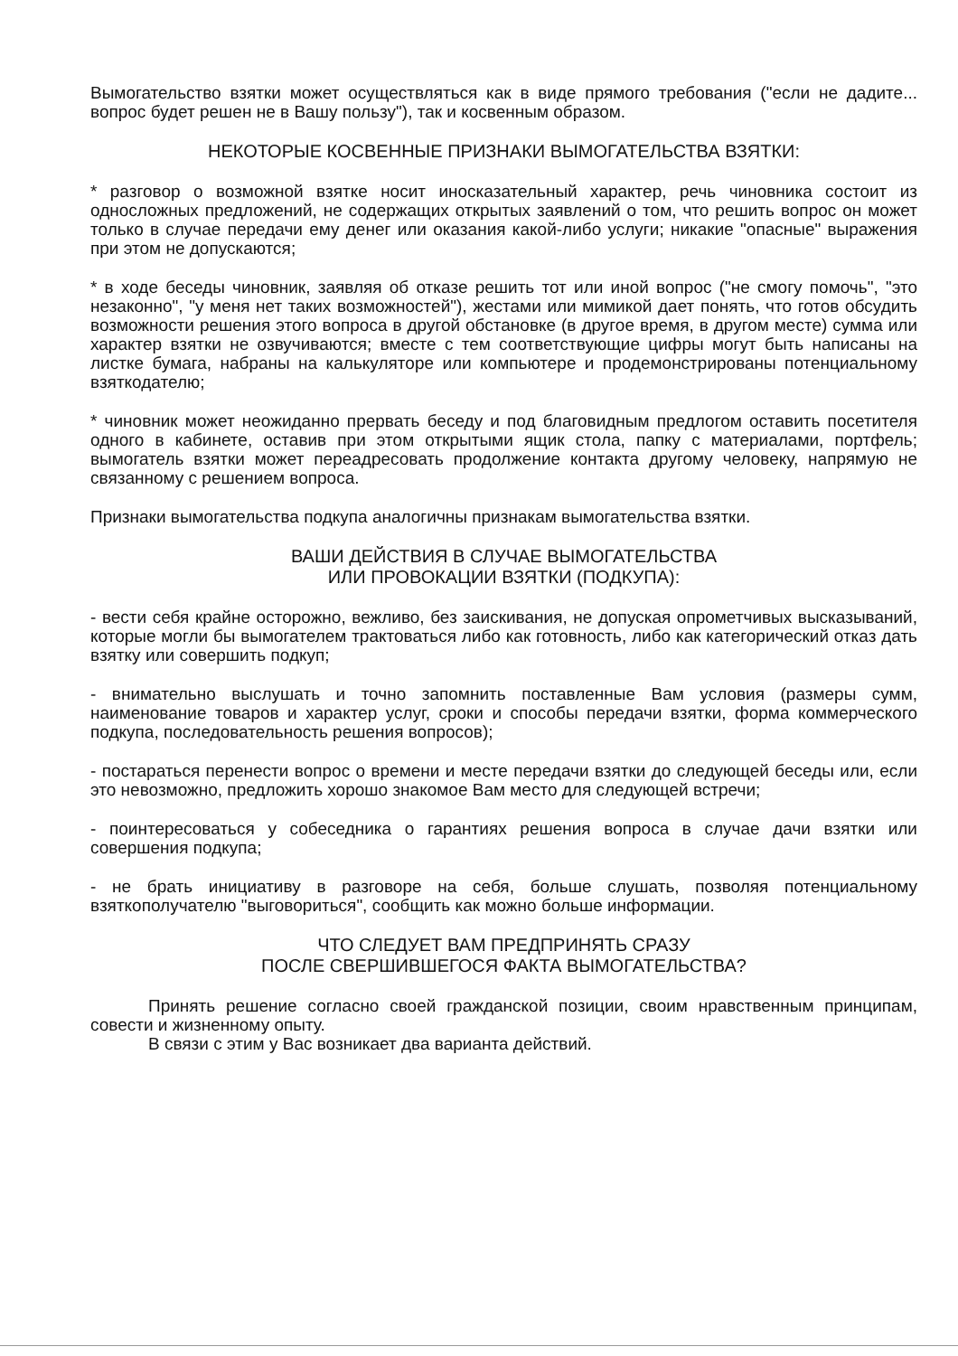Вымогательство взятки может осуществляться как в виде прямого требования ("если не дадите... вопрос будет решен не в Вашу пользу"), так и косвенным образом.
НЕКОТОРЫЕ КОСВЕННЫЕ ПРИЗНАКИ ВЫМОГАТЕЛЬСТВА ВЗЯТКИ:
* разговор о возможной взятке носит иносказательный характер, речь чиновника состоит из односложных предложений, не содержащих открытых заявлений о том, что решить вопрос он может только в случае передачи ему денег или оказания какой-либо услуги; никакие "опасные" выражения при этом не допускаются;
* в ходе беседы чиновник, заявляя об отказе решить тот или иной вопрос ("не смогу помочь", "это незаконно", "у меня нет таких возможностей"), жестами или мимикой дает понять, что готов обсудить возможности решения этого вопроса в другой обстановке (в другое время, в другом месте) сумма или характер взятки не озвучиваются; вместе с тем соответствующие цифры могут быть написаны на листке бумага, набраны на калькуляторе или компьютере и продемонстрированы потенциальному взяткодателю;
* чиновник может неожиданно прервать беседу и под благовидным предлогом оставить посетителя одного в кабинете, оставив при этом открытыми ящик стола, папку с материалами, портфель; вымогатель взятки может переадресовать продолжение контакта другому человеку, напрямую не связанному с решением вопроса.
Признаки вымогательства подкупа аналогичны признакам вымогательства взятки.
ВАШИ ДЕЙСТВИЯ В СЛУЧАЕ ВЫМОГАТЕЛЬСТВА
ИЛИ ПРОВОКАЦИИ ВЗЯТКИ (ПОДКУПА):
- вести себя крайне осторожно, вежливо, без заискивания, не допуская опрометчивых высказываний, которые могли бы вымогателем трактоваться либо как готовность, либо как категорический отказ дать взятку или совершить подкуп;
- внимательно выслушать и точно запомнить поставленные Вам условия (размеры сумм, наименование товаров и характер услуг, сроки и способы передачи взятки, форма коммерческого подкупа, последовательность решения вопросов);
- постараться перенести вопрос о времени и месте передачи взятки до следующей беседы или, если это невозможно, предложить хорошо знакомое Вам место для следующей встречи;
- поинтересоваться у собеседника о гарантиях решения вопроса в случае дачи взятки или совершения подкупа;
- не брать инициативу в разговоре на себя, больше слушать, позволяя потенциальному взяткополучателю "выговориться", сообщить как можно больше информации.
ЧТО СЛЕДУЕТ ВАМ ПРЕДПРИНЯТЬ СРАЗУ
ПОСЛЕ СВЕРШИВШЕГОСЯ ФАКТА ВЫМОГАТЕЛЬСТВА?
Принять решение согласно своей гражданской позиции, своим нравственным принципам, совести и жизненному опыту.
В связи с этим у Вас возникает два варианта действий.